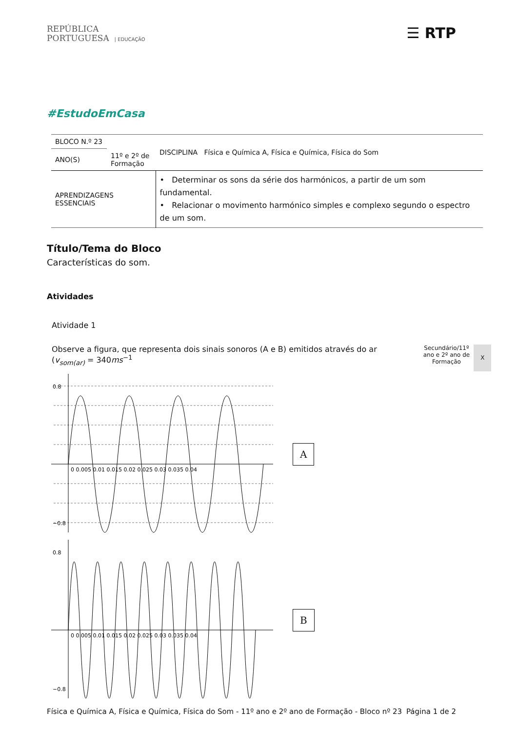REPÚBLICA
PORTUGUESA | EDUCAÇÃO
☰ RTP
#EstudoEmCasa
| BLOCO N.º 23 | | DISCIPLINA Física e Química A, Física e Química, Física do Som |
| ANO(S) | 11º e 2º de Formação | |
| APRENDIZAGENS ESSENCIAIS | | • Determinar os sons da série dos harmónicos, a partir de um som fundamental. • Relacionar o movimento harmónico simples e complexo segundo o espectro de um som. |
Título/Tema do Bloco
Características do som.
Atividades
Atividade 1
Observe a figura, que representa dois sinais sonoros (A e B) emitidos através do ar
(v<sub>som(ar)</sub> = 340ms<sup>−1</sup>
Secundário/11º
ano e 2º ano de
Formação
X
0.8
−0.8
0 0.005 0.01 0.015 0.02 0.025 0.03 0.035 0.04
A
0.8
−0.8
0 0.005 0.01 0.015 0.02 0.025 0.03 0.035 0.04
B
Física e Química A, Física e Química, Física do Som - 11º ano e 2º ano de Formação - Bloco nº 23 Página 1 de 2